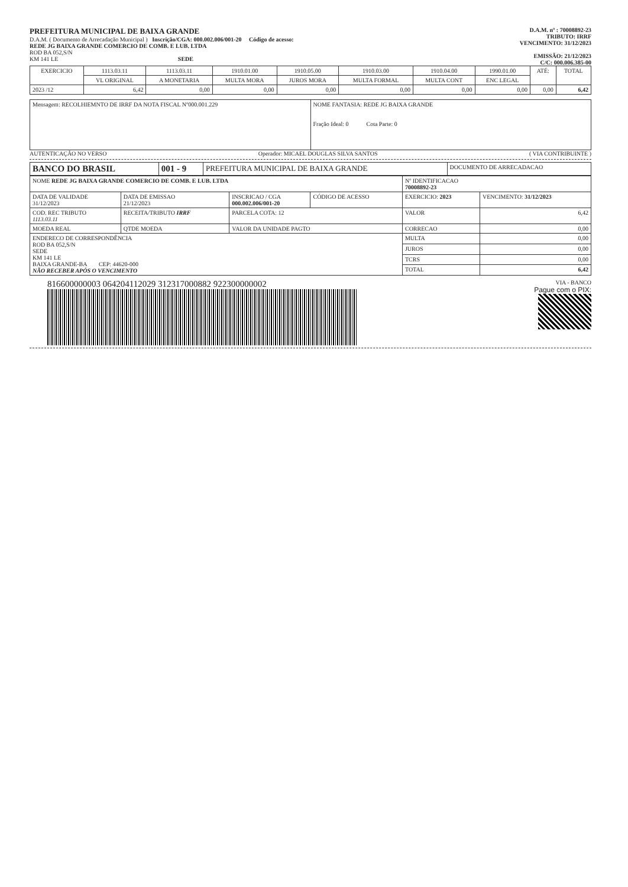PREFEITURA MUNICIPAL DE BAIXA GRANDE
D.A.M. ( Documento de Arrecadação Municipal ) Inscrição/CGA: 000.002.006/001-20 Código de acesso:
REDE JG BAIXA GRANDE COMERCIO DE COMB. E LUB. LTDA
ROD BA 052,S/N
KM 141 LE SEDE
D.A.M. nº : 70008892-23
TRIBUTO: IRRF
VENCIMENTO: 31/12/2023
EMISSÃO: 21/12/2023
C/C: 000.006.385-00
| EXERCICIO | 1113.03.11 | 1113.03.11 | 1910.01.00 | 1910.05.00 | 1910.03.00 | 1910.04.00 | 1990.01.00 | ATÉ: | TOTAL |
| --- | --- | --- | --- | --- | --- | --- | --- | --- | --- |
| | VL ORIGINAL | A MONETARIA | MULTA MORA | JUROS MORA | MULTA FORMAL | MULTA CONT | ENC LEGAL | | |
| 2023 /12 | 6,42 | 0,00 | 0,00 | 0,00 | 0,00 | 0,00 | 0,00 | 0,00 | 6,42 |
| Mensagem: RECOLHIEMNTO DE IRRF DA NOTA FISCAL Nº000.001.229 | NOME FANTASIA: REDE JG BAIXA GRANDE Fração Ideal: 0 Cota Parte: 0 |
AUTENTICAÇÃO NO VERSO Operador: MICAEL DOUGLAS SILVA SANTOS ( VIA CONTRIBUINTE )
| BANCO DO BRASIL | 001 - 9 | PREFEITURA MUNICIPAL DE BAIXA GRANDE | DOCUMENTO DE ARRECADACAO |
| NOME REDE JG BAIXA GRANDE COMERCIO DE COMB. E LUB. LTDA | | | | Nº IDENTIFICACAO 70008892-23 | |
| DATA DE VALIDADE 31/12/2023 | DATA DE EMISSAO 21/12/2023 | INSCRICAO / CGA 000.002.006/001-20 | CÓDIGO DE ACESSO | EXERCICIO: 2023 | VENCIMENTO: 31/12/2023 |
| COD. REC TRIBUTO 1113.03.11 | RECEITA/TRIBUTO IRRF | PARCELA COTA: 12 | | VALOR | 6,42 |
| MOEDA REAL | QTDE MOEDA | VALOR DA UNIDADE PAGTO | | CORRECAO | 0,00 |
| ENDERECO DE CORRESPONDÊNCIA ROD BA 052,S/N SEDE KM 141 LE BAIXA GRANDE-BA CEP: 44620-000 NÃO RECEBER APÓS O VENCIMENTO | | | | MULTA | 0,00 |
| | | | | JUROS | 0,00 |
| | | | | TCRS | 0,00 |
| | | | | TOTAL | 6,42 |
816600000003 064204112029 312317000882 922300000002
VIA - BANCO
Pague com o PIX: